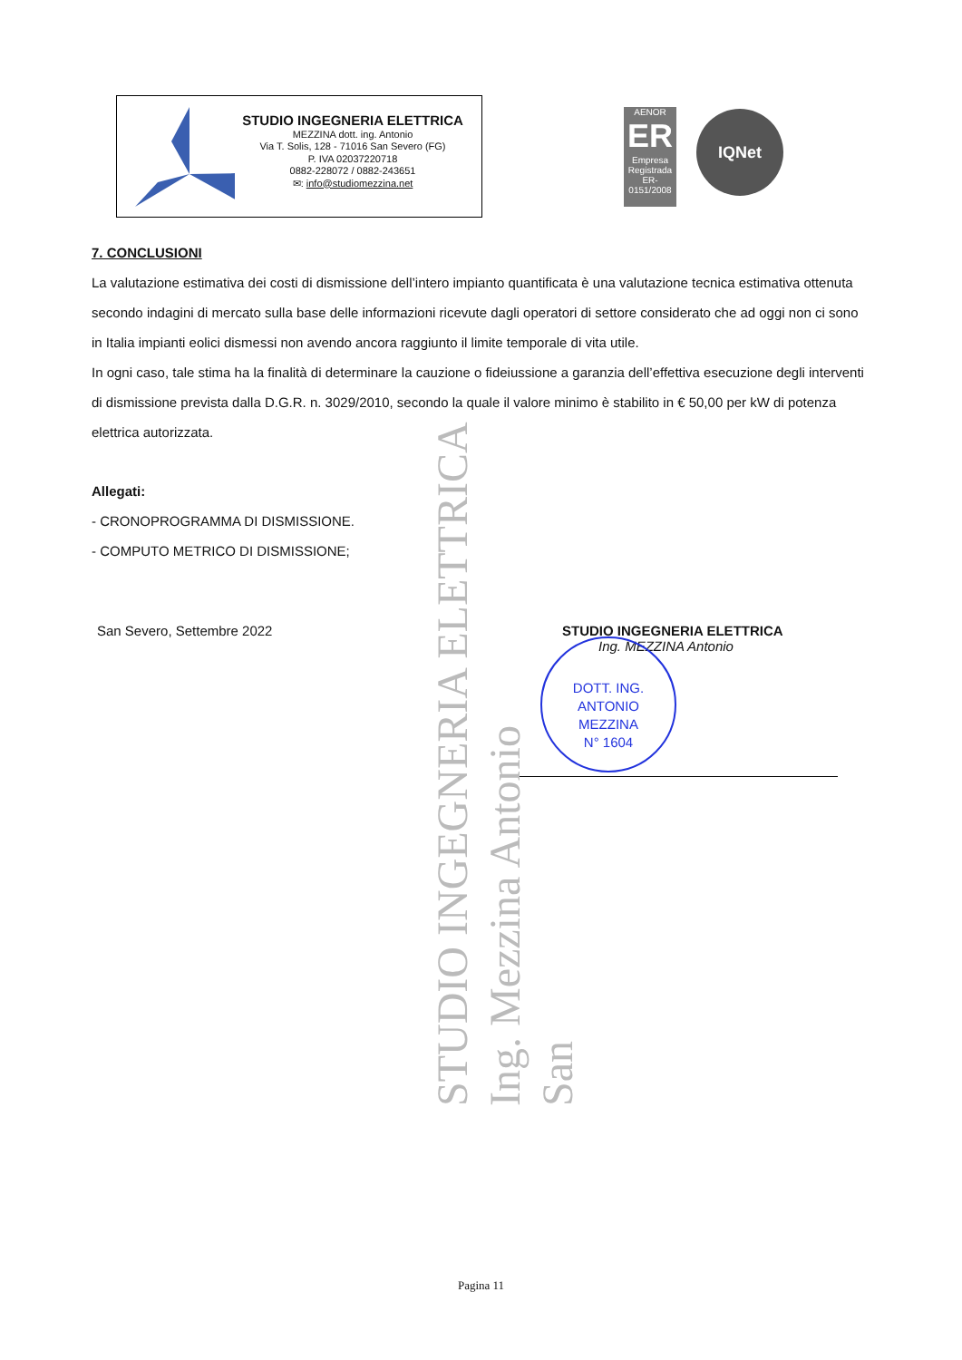STUDIO INGEGNERIA ELETTRICA
MEZZINA dott. ing. Antonio
Via T. Solis, 128 - 71016 San Severo (FG)
P. IVA 02037220718
0882-228072 / 0882-243651
✉: info@studiomezzina.net
AENOR
ER
Empresa Registrada
ER-0151/2008
IQNet
7. CONCLUSIONI
La valutazione estimativa dei costi di dismissione dell’intero impianto quantificata è una valutazione tecnica estimativa ottenuta secondo indagini di mercato sulla base delle informazioni ricevute dagli operatori di settore considerato che ad oggi non ci sono in Italia impianti eolici dismessi non avendo ancora raggiunto il limite temporale di vita utile.
In ogni caso, tale stima ha la finalità di determinare la cauzione o fideiussione a garanzia dell’effettiva esecuzione degli interventi di dismissione prevista dalla D.G.R. n. 3029/2010, secondo la quale il valore minimo è stabilito in € 50,00 per kW di potenza elettrica autorizzata.
Allegati:
- CRONOPROGRAMMA DI DISMISSIONE.
- COMPUTO METRICO DI DISMISSIONE;
San Severo, Settembre 2022
STUDIO INGEGNERIA ELETTRICA
Ing. MEZZINA Antonio
DOTT. ING.
ANTONIO
MEZZINA
N° 1604
STUDIO INGEGNERIA ELETTRICA
Ing. Mezzina Antonio
San
Pagina 11